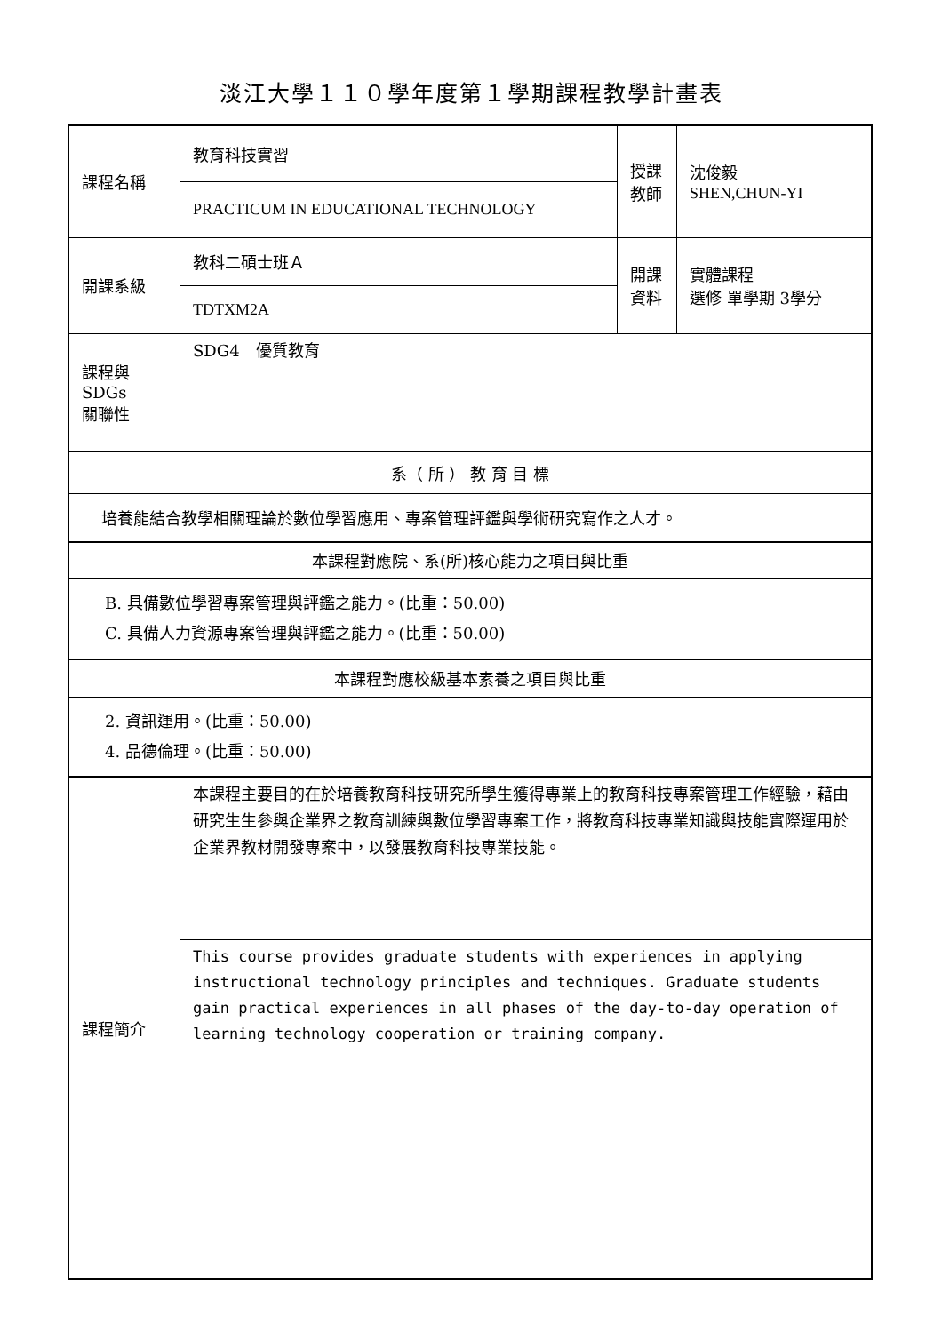淡江大學１１０學年度第１學期課程教學計畫表
| 課程名稱 | 教育科技實習 | 授課 教師 | 沈俊毅 SHEN,CHUN-YI |
| | PRACTICUM IN EDUCATIONAL TECHNOLOGY | | |
| 開課系級 | 教科二碩士班Ａ | 開課 資料 | 實體課程 選修 單學期 3學分 |
| | TDTXM2A | | |
| 課程與SDGs 關聯性 | SDG4 優質教育 | | |
| 系（ 所 ） 教 育 目 標 | | | |
| 培養能結合教學相關理論於數位學習應用、專案管理評鑑與學術研究寫作之人才。 | | | |
| 本課程對應院、系(所)核心能力之項目與比重 | | | |
| B. 具備數位學習專案管理與評鑑之能力。(比重：50.00) C. 具備人力資源專案管理與評鑑之能力。(比重：50.00) | | | |
| 本課程對應校級基本素養之項目與比重 | | | |
| 2. 資訊運用。(比重：50.00) 4. 品德倫理。(比重：50.00) | | | |
| 課程簡介 | 本課程主要目的在於培養教育科技研究所學生獲得專業上的教育科技專案管理工作經驗，藉由研究生生參與企業界之教育訓練與數位學習專案工作，將教育科技專業知識與技能實際運用於企業界教材開發專案中，以發展教育科技專業技能。 | | |
| | This course provides graduate students with experiences in applying instructional technology principles and techniques. Graduate students gain practical experiences in all phases of the day-to-day operation of learning technology cooperation or training company. | | |